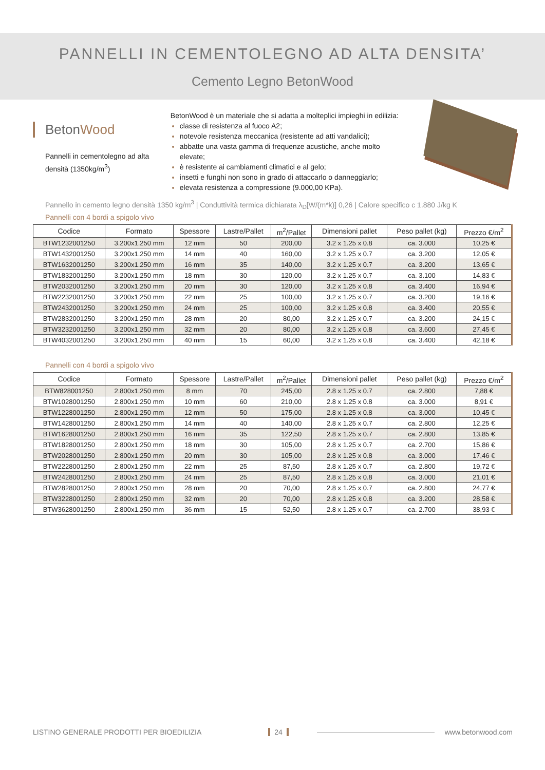PANNELLI IN CEMENTOLEGNO AD ALTA DENSITA’
Cemento Legno BetonWood
BetonWood
Pannelli in cementolegno ad alta densità (1350kg/m<sup>3</sup>)
BetonWood è un materiale che si adatta a molteplici impieghi in edilizia:
classe di resistenza al fuoco A2;
notevole resistenza meccanica (resistente ad atti vandalici);
abbatte una vasta gamma di frequenze acustiche, anche molto elevate;
è resistente ai cambiamenti climatici e al gelo;
insetti e funghi non sono in grado di attaccarlo o danneggiarlo;
elevata resistenza a compressione (9.000,00 KPa).
Pannello in cemento legno densità 1350 kg/m<sup>3</sup> | Conduttività termica dichiarata λ<sub>D</sub>[W/(m*k)] 0,26 | Calore specifico c 1.880 J/kg K
Pannelli con 4 bordi a spigolo vivo
| Codice | Formato | Spessore | Lastre/Pallet | m<sup>2</sup>/Pallet | Dimensioni pallet | Peso pallet (kg) | Prezzo €/m<sup>2</sup> |
| --- | --- | --- | --- | --- | --- | --- | --- |
| BTW1232001250 | 3.200x1.250 mm | 12 mm | 50 | 200,00 | 3.2 x 1.25 x 0.8 | ca. 3.000 | 10,25 € |
| BTW1432001250 | 3.200x1.250 mm | 14 mm | 40 | 160,00 | 3.2 x 1.25 x 0.7 | ca. 3.200 | 12,05 € |
| BTW1632001250 | 3.200x1.250 mm | 16 mm | 35 | 140,00 | 3.2 x 1.25 x 0.7 | ca. 3.200 | 13,65 € |
| BTW1832001250 | 3.200x1.250 mm | 18 mm | 30 | 120,00 | 3.2 x 1.25 x 0.7 | ca. 3.100 | 14,83 € |
| BTW2032001250 | 3.200x1.250 mm | 20 mm | 30 | 120,00 | 3.2 x 1.25 x 0.8 | ca. 3.400 | 16,94 € |
| BTW2232001250 | 3.200x1.250 mm | 22 mm | 25 | 100,00 | 3.2 x 1.25 x 0.7 | ca. 3.200 | 19,16 € |
| BTW2432001250 | 3.200x1.250 mm | 24 mm | 25 | 100,00 | 3.2 x 1.25 x 0.8 | ca. 3.400 | 20,55 € |
| BTW2832001250 | 3.200x1.250 mm | 28 mm | 20 | 80,00 | 3.2 x 1.25 x 0.7 | ca. 3.200 | 24,15 € |
| BTW3232001250 | 3.200x1.250 mm | 32 mm | 20 | 80,00 | 3.2 x 1.25 x 0.8 | ca. 3.600 | 27,45 € |
| BTW4032001250 | 3.200x1.250 mm | 40 mm | 15 | 60,00 | 3.2 x 1.25 x 0.8 | ca. 3.400 | 42,18 € |
Pannelli con 4 bordi a spigolo vivo
| Codice | Formato | Spessore | Lastre/Pallet | m<sup>2</sup>/Pallet | Dimensioni pallet | Peso pallet (kg) | Prezzo €/m<sup>2</sup> |
| --- | --- | --- | --- | --- | --- | --- | --- |
| BTW828001250 | 2.800x1.250 mm | 8 mm | 70 | 245,00 | 2.8 x 1.25 x 0.7 | ca. 2.800 | 7,88 € |
| BTW1028001250 | 2.800x1.250 mm | 10 mm | 60 | 210,00 | 2.8 x 1.25 x 0.8 | ca. 3.000 | 8,91 € |
| BTW1228001250 | 2.800x1.250 mm | 12 mm | 50 | 175,00 | 2.8 x 1.25 x 0.8 | ca. 3.000 | 10,45 € |
| BTW1428001250 | 2.800x1.250 mm | 14 mm | 40 | 140,00 | 2.8 x 1.25 x 0.7 | ca. 2.800 | 12,25 € |
| BTW1628001250 | 2.800x1.250 mm | 16 mm | 35 | 122,50 | 2.8 x 1.25 x 0.7 | ca. 2.800 | 13,85 € |
| BTW1828001250 | 2.800x1.250 mm | 18 mm | 30 | 105,00 | 2.8 x 1.25 x 0.7 | ca. 2.700 | 15,86 € |
| BTW2028001250 | 2.800x1.250 mm | 20 mm | 30 | 105,00 | 2.8 x 1.25 x 0.8 | ca. 3.000 | 17,46 € |
| BTW2228001250 | 2.800x1.250 mm | 22 mm | 25 | 87,50 | 2.8 x 1.25 x 0.7 | ca. 2.800 | 19,72 € |
| BTW2428001250 | 2.800x1.250 mm | 24 mm | 25 | 87,50 | 2.8 x 1.25 x 0.8 | ca. 3.000 | 21,01 € |
| BTW2828001250 | 2.800x1.250 mm | 28 mm | 20 | 70,00 | 2.8 x 1.25 x 0.7 | ca. 2.800 | 24,77 € |
| BTW3228001250 | 2.800x1.250 mm | 32 mm | 20 | 70,00 | 2.8 x 1.25 x 0.8 | ca. 3.200 | 28,58 € |
| BTW3628001250 | 2.800x1.250 mm | 36 mm | 15 | 52,50 | 2.8 x 1.25 x 0.7 | ca. 2.700 | 38,93 € |
LISTINO GENERALE PRODOTTI PER BIOEDILIZIA 24 www.betonwood.com